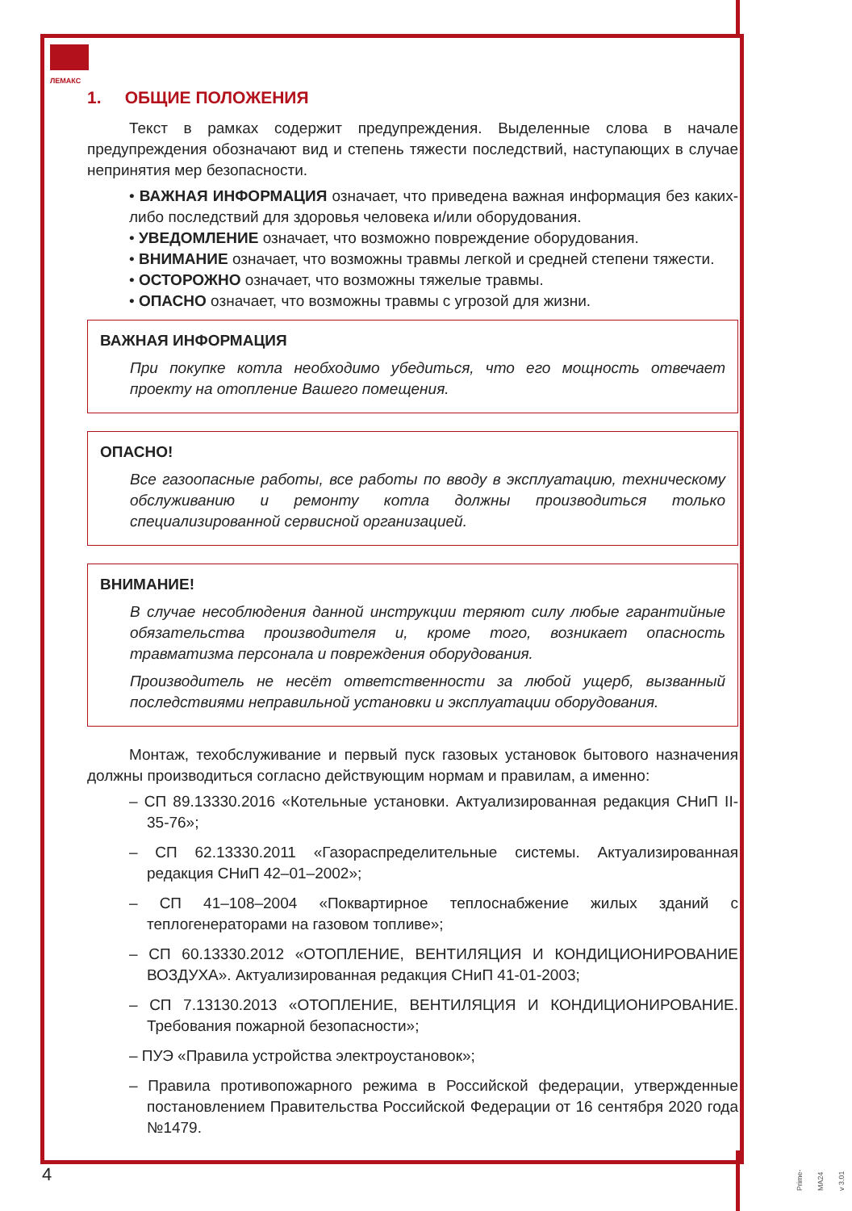ЛЕМАКС
1. ОБЩИЕ ПОЛОЖЕНИЯ
Текст в рамках содержит предупреждения. Выделенные слова в начале предупреждения обозначают вид и степень тяжести последствий, наступающих в случае непринятия мер безопасности.
• ВАЖНАЯ ИНФОРМАЦИЯ означает, что приведена важная информация без каких-либо последствий для здоровья человека и/или оборудования.
• УВЕДОМЛЕНИЕ означает, что возможно повреждение оборудования.
• ВНИМАНИЕ означает, что возможны травмы легкой и средней степени тяжести.
• ОСТОРОЖНО означает, что возможны тяжелые травмы.
• ОПАСНО означает, что возможны травмы с угрозой для жизни.
ВАЖНАЯ ИНФОРМАЦИЯ
При покупке котла необходимо убедиться, что его мощность отвечает проекту на отопление Вашего помещения.
ОПАСНО!
Все газоопасные работы, все работы по вводу в эксплуатацию, техническому обслуживанию и ремонту котла должны производиться только специализированной сервисной организацией.
ВНИМАНИЕ!
В случае несоблюдения данной инструкции теряют силу любые гарантийные обязательства производителя и, кроме того, возникает опасность травматизма персонала и повреждения оборудования.
Производитель не несёт ответственности за любой ущерб, вызванный последствиями неправильной установки и эксплуатации оборудования.
Монтаж, техобслуживание и первый пуск газовых установок бытового назначения должны производиться согласно действующим нормам и правилам, а именно:
– СП 89.13330.2016 «Котельные установки. Актуализированная редакция СНиП II-35-76»;
– СП 62.13330.2011 «Газораспределительные системы. Актуализированная редакция СНиП 42–01–2002»;
– СП 41–108–2004 «Поквартирное теплоснабжение жилых зданий с теплогенераторами на газовом топливе»;
– СП 60.13330.2012 «ОТОПЛЕНИЕ, ВЕНТИЛЯЦИЯ И КОНДИЦИОНИРОВАНИЕ ВОЗДУХА». Актуализированная редакция СНиП 41-01-2003;
– СП 7.13130.2013 «ОТОПЛЕНИЕ, ВЕНТИЛЯЦИЯ И КОНДИЦИОНИРОВАНИЕ. Требования пожарной безопасности»;
– ПУЭ «Правила устройства электроустановок»;
– Правила противопожарного режима в Российской федерации, утвержденные постановлением Правительства Российской Федерации от 16 сентября 2020 года №1479.
4
Prime-MA24 v 3.01